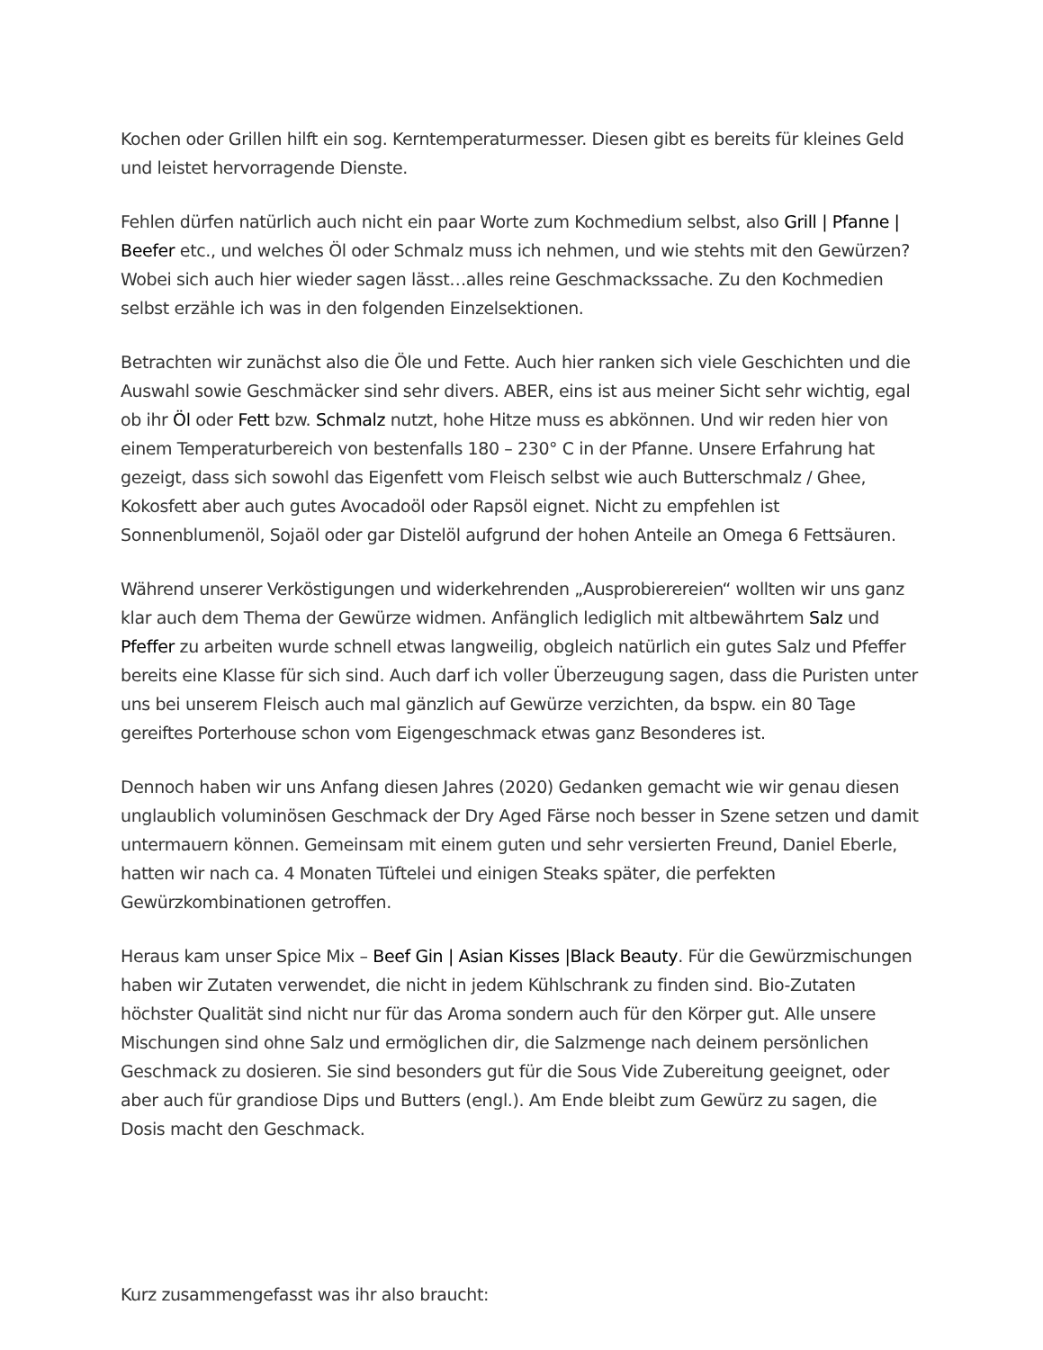Kochen oder Grillen hilft ein sog. Kerntemperaturmesser. Diesen gibt es bereits für kleines Geld und leistet hervorragende Dienste.
Fehlen dürfen natürlich auch nicht ein paar Worte zum Kochmedium selbst, also Grill | Pfanne | Beefer etc., und welches Öl oder Schmalz muss ich nehmen, und wie stehts mit den Gewürzen? Wobei sich auch hier wieder sagen lässt…alles reine Geschmackssache. Zu den Kochmedien selbst erzähle ich was in den folgenden Einzelsektionen.
Betrachten wir zunächst also die Öle und Fette. Auch hier ranken sich viele Geschichten und die Auswahl sowie Geschmäcker sind sehr divers. ABER, eins ist aus meiner Sicht sehr wichtig, egal ob ihr Öl oder Fett bzw. Schmalz nutzt, hohe Hitze muss es abkönnen. Und wir reden hier von einem Temperaturbereich von bestenfalls 180 – 230° C in der Pfanne. Unsere Erfahrung hat gezeigt, dass sich sowohl das Eigenfett vom Fleisch selbst wie auch Butterschmalz / Ghee, Kokosfett aber auch gutes Avocadoöl oder Rapsöl eignet. Nicht zu empfehlen ist Sonnenblumenöl, Sojaöl oder gar Distelöl aufgrund der hohen Anteile an Omega 6 Fettsäuren.
Während unserer Verköstigungen und widerkehrenden „Ausprobierereien“ wollten wir uns ganz klar auch dem Thema der Gewürze widmen. Anfänglich lediglich mit altbewährtem Salz und Pfeffer zu arbeiten wurde schnell etwas langweilig, obgleich natürlich ein gutes Salz und Pfeffer bereits eine Klasse für sich sind. Auch darf ich voller Überzeugung sagen, dass die Puristen unter uns bei unserem Fleisch auch mal gänzlich auf Gewürze verzichten, da bspw. ein 80 Tage gereiftes Porterhouse schon vom Eigengeschmack etwas ganz Besonderes ist.
Dennoch haben wir uns Anfang diesen Jahres (2020) Gedanken gemacht wie wir genau diesen unglaublich voluminösen Geschmack der Dry Aged Färse noch besser in Szene setzen und damit untermauern können. Gemeinsam mit einem guten und sehr versierten Freund, Daniel Eberle, hatten wir nach ca. 4 Monaten Tüftelei und einigen Steaks später, die perfekten Gewürzkombinationen getroffen.
Heraus kam unser Spice Mix – Beef Gin | Asian Kisses |Black Beauty. Für die Gewürzmischungen haben wir Zutaten verwendet, die nicht in jedem Kühlschrank zu finden sind. Bio-Zutaten höchster Qualität sind nicht nur für das Aroma sondern auch für den Körper gut. Alle unsere Mischungen sind ohne Salz und ermöglichen dir, die Salzmenge nach deinem persönlichen Geschmack zu dosieren. Sie sind besonders gut für die Sous Vide Zubereitung geeignet, oder aber auch für grandiose Dips und Butters (engl.). Am Ende bleibt zum Gewürz zu sagen, die Dosis macht den Geschmack.
Kurz zusammengefasst was ihr also braucht: